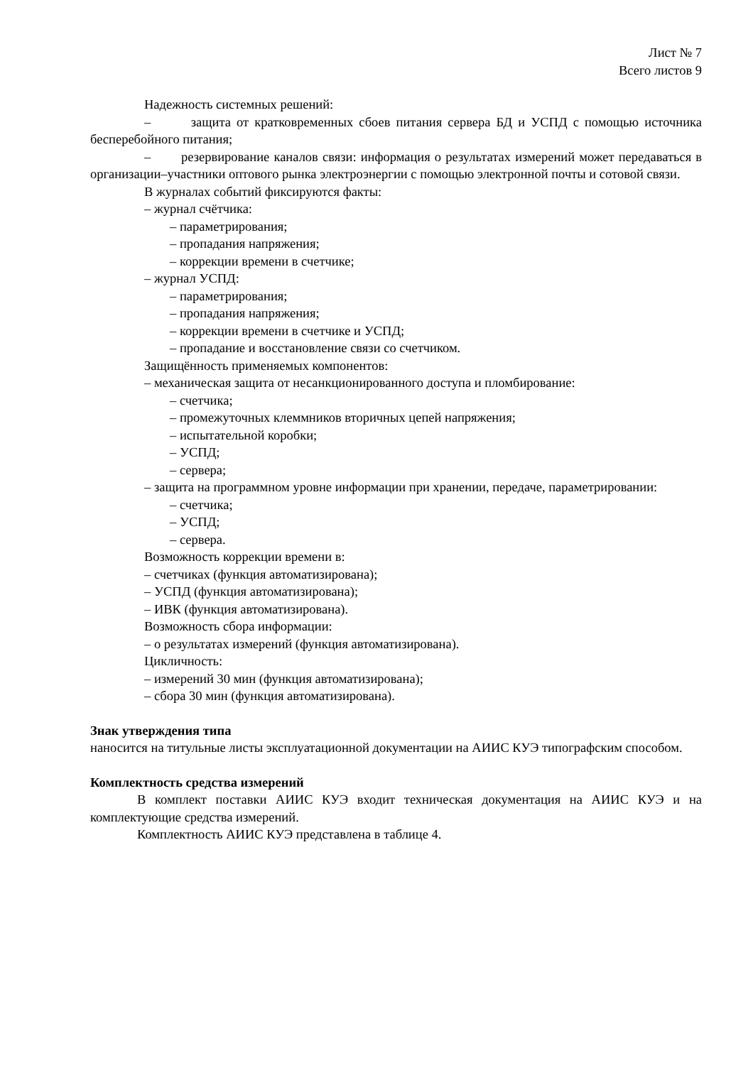Лист № 7
Всего листов 9
Надежность системных решений:
– защита от кратковременных сбоев питания сервера БД и УСПД с помощью источника бесперебойного питания;
– резервирование каналов связи: информация о результатах измерений может передаваться в организации–участники оптового рынка электроэнергии с помощью электронной почты и сотовой связи.
В журналах событий фиксируются факты:
– журнал счётчика:
– параметрирования;
– пропадания напряжения;
– коррекции времени в счетчике;
– журнал УСПД:
– параметрирования;
– пропадания напряжения;
– коррекции времени в счетчике и УСПД;
– пропадание и восстановление связи со счетчиком.
Защищённость применяемых компонентов:
– механическая защита от несанкционированного доступа и пломбирование:
– счетчика;
– промежуточных клеммников вторичных цепей напряжения;
– испытательной коробки;
– УСПД;
– сервера;
– защита на программном уровне информации при хранении, передаче, параметрировании:
– счетчика;
– УСПД;
– сервера.
Возможность коррекции времени в:
– счетчиках (функция автоматизирована);
– УСПД (функция автоматизирована);
– ИВК (функция автоматизирована).
Возможность сбора информации:
– о результатах измерений (функция автоматизирована).
Цикличность:
– измерений 30 мин (функция автоматизирована);
– сбора 30 мин (функция автоматизирована).
Знак утверждения типа
наносится на титульные листы эксплуатационной документации на АИИС КУЭ типографским способом.
Комплектность средства измерений
В комплект поставки АИИС КУЭ входит техническая документация на АИИС КУЭ и на комплектующие средства измерений.
Комплектность АИИС КУЭ представлена в таблице 4.